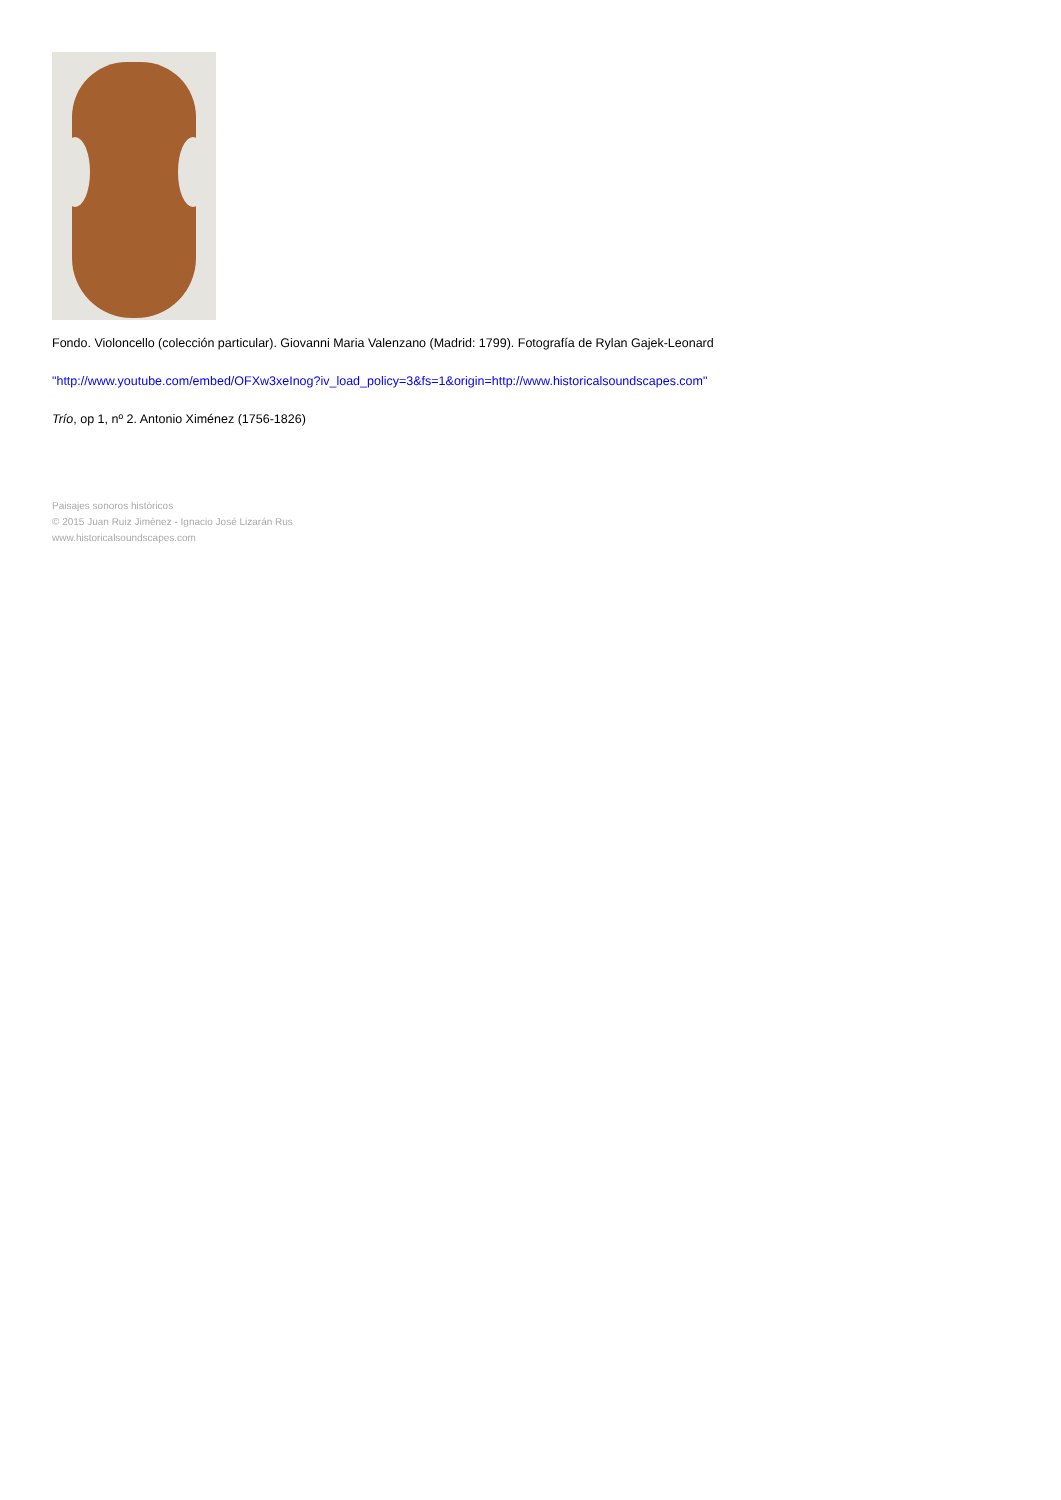Fondo. Violoncello (colección particular). Giovanni Maria Valenzano (Madrid: 1799). Fotografía de Rylan Gajek-Leonard
"http://www.youtube.com/embed/OFXw3xeInog?iv_load_policy=3&fs=1&origin=http://www.historicalsoundscapes.com"
Trío, op 1, nº 2. Antonio Ximénez (1756-1826)
Paisajes sonoros históricos
© 2015 Juan Ruiz Jiménez - Ignacio José Lizarán Rus
www.historicalsoundscapes.com